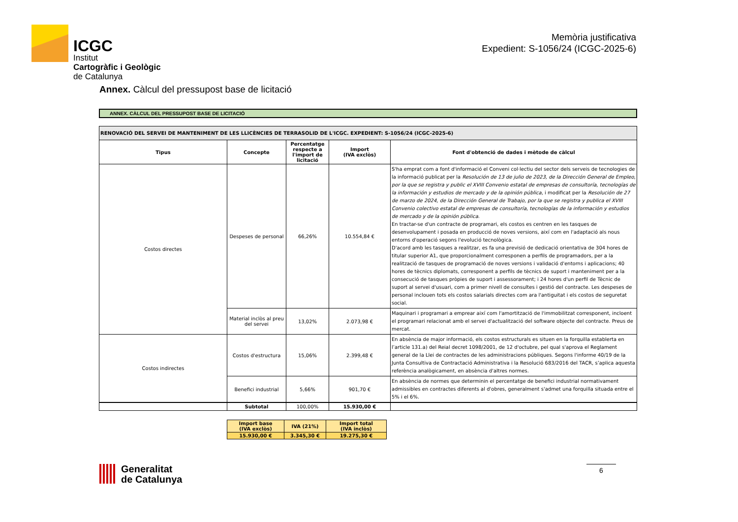ICGC
Institut
Cartogràfic i Geològic
de Catalunya
Memòria justificativa
Expedient: S-1056/24 (ICGC-2025-6)
Annex. Càlcul del pressupost base de licitació
ANNEX. CÀLCUL DEL PRESSUPOST BASE DE LICITACIÓ
| RENOVACIÓ DEL SERVEI DE MANTENIMENT DE LES LLICÈNCIES DE TERRASOLID DE L'ICGC. EXPEDIENT: S-1056/24 (ICGC-2025-6) | | | | |
| --- | --- | --- | --- | --- |
| Tipus | Concepte | Percentatge respecte a l'import de licitació | Import (IVA exclòs) | Font d'obtenció de dades i mètode de càlcul |
| Costos directes | Despeses de personal | 66,26% | 10.554,84 € | S'ha emprat com a font d'informació el Conveni col·lectiu del sector dels serveis de tecnologies de la informació publicat per la Resolución de 13 de julio de 2023, de la Dirección General de Empleo, por la que se registra y public el XVIII Convenio estatal de empresas de consultoría, tecnologías de la información y estudios de mercado y de la opinión pública , i modificat per la Resolución de 27 de marzo de 2024, de la Dirección General de Trabajo, por la que se registra y publica el XVIII Convenio colectivo estatal de empresas de consultoría, tecnologías de la información y estudios de mercado y de la opinión pública . En tractar-se d'un contracte de programari, els costos es centren en les tasques de desenvolupament i posada en producció de noves versions, així com en l'adaptació als nous entorns d'operació segons l'evolució tecnològica. D'acord amb les tasques a realitzar, es fa una previsió de dedicació orientativa de 304 hores de titular superior A1, que proporcionalment corresponen a perfils de programadors, per a la realització de tasques de programació de noves versions i validació d'entorns i aplicacions; 40 hores de tècnics diplomats, corresponent a perfils de tècnics de suport i manteniment per a la consecució de tasques pròpies de suport i assessorament; i 24 hores d'un perfil de Tècnic de suport al servei d'usuari, com a primer nivell de consultes i gestió del contracte. Les despeses de personal inclouen tots els costos salarials directes com ara l'antiguitat i els costos de seguretat social. |
| | Material inclòs al preu del servei | 13,02% | 2.073,98 € | Maquinari i programari a emprear així com l'amortització de l'immobilitzat corresponent, incloent el programari relacionat amb el servei d'actualització del software objecte del contracte. Preus de mercat. |
| Costos indirectes | Costos d'estructura | 15,06% | 2.399,48 € | En absència de major informació, els costos estructurals es situen en la forquilla establerta en l’article 131.a) del Reial decret 1098/2001, de 12 d'octubre, pel qual s'aprova el Reglament general de la Llei de contractes de les administracions públiques. Segons l'informe 40/19 de la Junta Consultiva de Contractació Administrativa i la Resolució 683/2016 del TACR, s’aplica aquesta referència analògicament, en absència d'altres normes. |
| | Benefici industrial | 5,66% | 901,70 € | En absència de normes que determinin el percentatge de benefici industrial normativament admissibles en contractes diferents al d'obres, generalment s'admet una forquilla situada entre el 5% i el 6%. |
| | Subtotal | 100,00% | 15.930,00 € | |
| Import base (IVA exclòs) | IVA (21%) | Import total (IVA inclòs) |
| 15.930,00 € | 3.345,30 € | 19.275,30 € |
Generalitat
de Catalunya
6